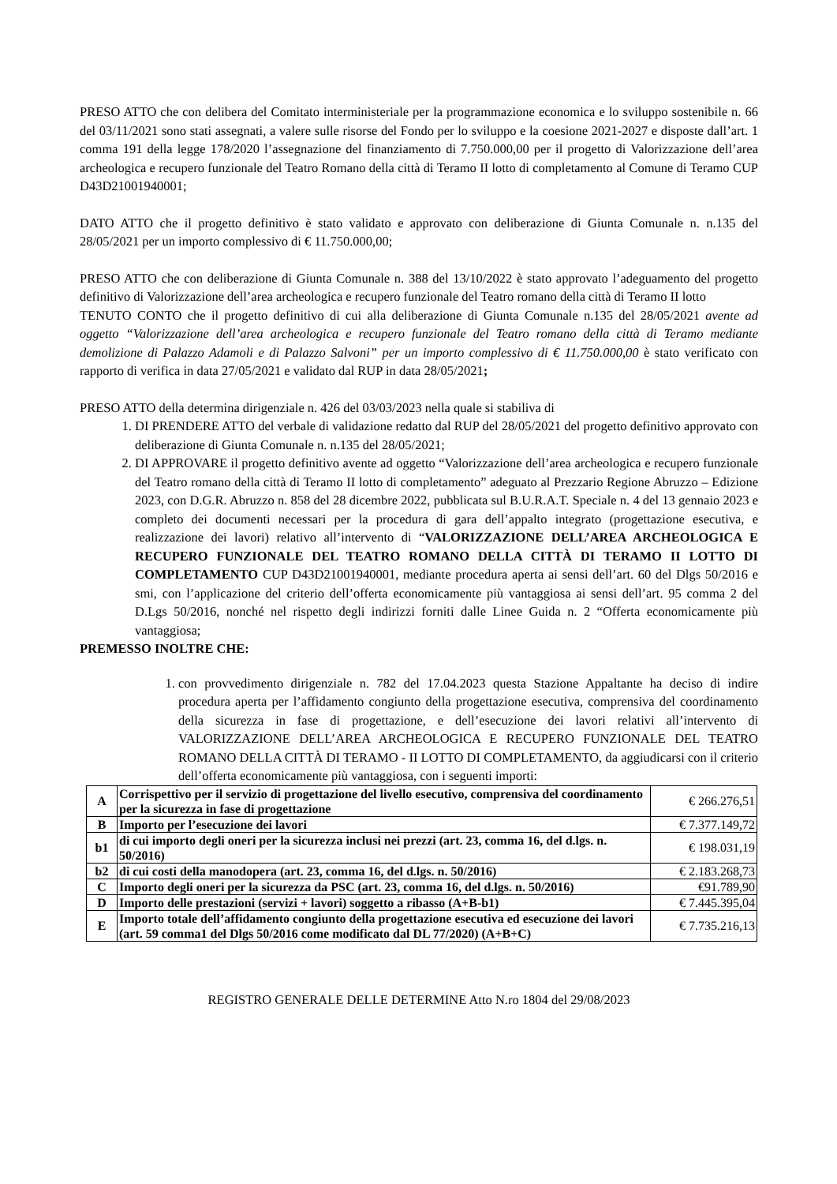PRESO ATTO che con delibera del Comitato interministeriale per la programmazione economica e lo sviluppo sostenibile n. 66 del 03/11/2021 sono stati assegnati, a valere sulle risorse del Fondo per lo sviluppo e la coesione 2021-2027 e disposte dall’art. 1 comma 191 della legge 178/2020 l’assegnazione del finanziamento di 7.750.000,00 per il progetto di Valorizzazione dell’area archeologica e recupero funzionale del Teatro Romano della città di Teramo II lotto di completamento al Comune di Teramo CUP D43D21001940001;
DATO ATTO che il progetto definitivo è stato validato e approvato con deliberazione di Giunta Comunale n. n.135 del 28/05/2021 per un importo complessivo di € 11.750.000,00;
PRESO ATTO che con deliberazione di Giunta Comunale n. 388 del 13/10/2022 è stato approvato l’adeguamento del progetto definitivo di Valorizzazione dell’area archeologica e recupero funzionale del Teatro romano della città di Teramo II lotto
TENUTO CONTO che il progetto definitivo di cui alla deliberazione di Giunta Comunale n.135 del 28/05/2021 avente ad oggetto “Valorizzazione dell’area archeologica e recupero funzionale del Teatro romano della città di Teramo mediante demolizione di Palazzo Adamoli e di Palazzo Salvoni” per un importo complessivo di € 11.750.000,00 è stato verificato con rapporto di verifica in data 27/05/2021 e validato dal RUP in data 28/05/2021;
PRESO ATTO della determina dirigenziale n. 426 del 03/03/2023 nella quale si stabiliva di
1. DI PRENDERE ATTO del verbale di validazione redatto dal RUP del 28/05/2021 del progetto definitivo approvato con deliberazione di Giunta Comunale n. n.135 del 28/05/2021;
2. DI APPROVARE il progetto definitivo avente ad oggetto “Valorizzazione dell’area archeologica e recupero funzionale del Teatro romano della città di Teramo II lotto di completamento” adeguato al Prezzario Regione Abruzzo – Edizione 2023, con D.G.R. Abruzzo n. 858 del 28 dicembre 2022, pubblicata sul B.U.R.A.T. Speciale n. 4 del 13 gennaio 2023 e completo dei documenti necessari per la procedura di gara dell’appalto integrato (progettazione esecutiva, e realizzazione dei lavori) relativo all’intervento di “VALORIZZAZIONE DELL’AREA ARCHEOLOGICA E RECUPERO FUNZIONALE DEL TEATRO ROMANO DELLA CITTÀ DI TERAMO II LOTTO DI COMPLETAMENTO CUP D43D21001940001, mediante procedura aperta ai sensi dell’art. 60 del Dlgs 50/2016 e smi, con l’applicazione del criterio dell’offerta economicamente più vantaggiosa ai sensi dell’art. 95 comma 2 del D.Lgs 50/2016, nonché nel rispetto degli indirizzi forniti dalle Linee Guida n. 2 “Offerta economicamente più vantaggiosa;
PREMESSO INOLTRE CHE:
1. con provvedimento dirigenziale n. 782 del 17.04.2023 questa Stazione Appaltante ha deciso di indire procedura aperta per l’affidamento congiunto della progettazione esecutiva, comprensiva del coordinamento della sicurezza in fase di progettazione, e dell’esecuzione dei lavori relativi all’intervento di VALORIZZAZIONE DELL’AREA ARCHEOLOGICA E RECUPERO FUNZIONALE DEL TEATRO ROMANO DELLA CITTÀ DI TERAMO - II LOTTO DI COMPLETAMENTO, da aggiudicarsi con il criterio dell’offerta economicamente più vantaggiosa, con i seguenti importi:
| A | Corrispettivo per il servizio di progettazione del livello esecutivo, comprensiva del coordinamento per la sicurezza in fase di progettazione | € 266.276,51 |
| B | Importo per l’esecuzione dei lavori | € 7.377.149,72 |
| b1 | di cui importo degli oneri per la sicurezza inclusi nei prezzi (art. 23, comma 16, del d.lgs. n. 50/2016) | € 198.031,19 |
| b2 | di cui costi della manodopera (art. 23, comma 16, del d.lgs. n. 50/2016) | € 2.183.268,73 |
| C | Importo degli oneri per la sicurezza da PSC (art. 23, comma 16, del d.lgs. n. 50/2016) | €91.789,90 |
| D | Importo delle prestazioni (servizi + lavori) soggetto a ribasso (A+B-b1) | € 7.445.395,04 |
| E | Importo totale dell’affidamento congiunto della progettazione esecutiva ed esecuzione dei lavori (art. 59 comma1 del Dlgs 50/2016 come modificato dal DL 77/2020) (A+B+C) | € 7.735.216,13 |
REGISTRO GENERALE DELLE DETERMINE Atto N.ro 1804 del 29/08/2023